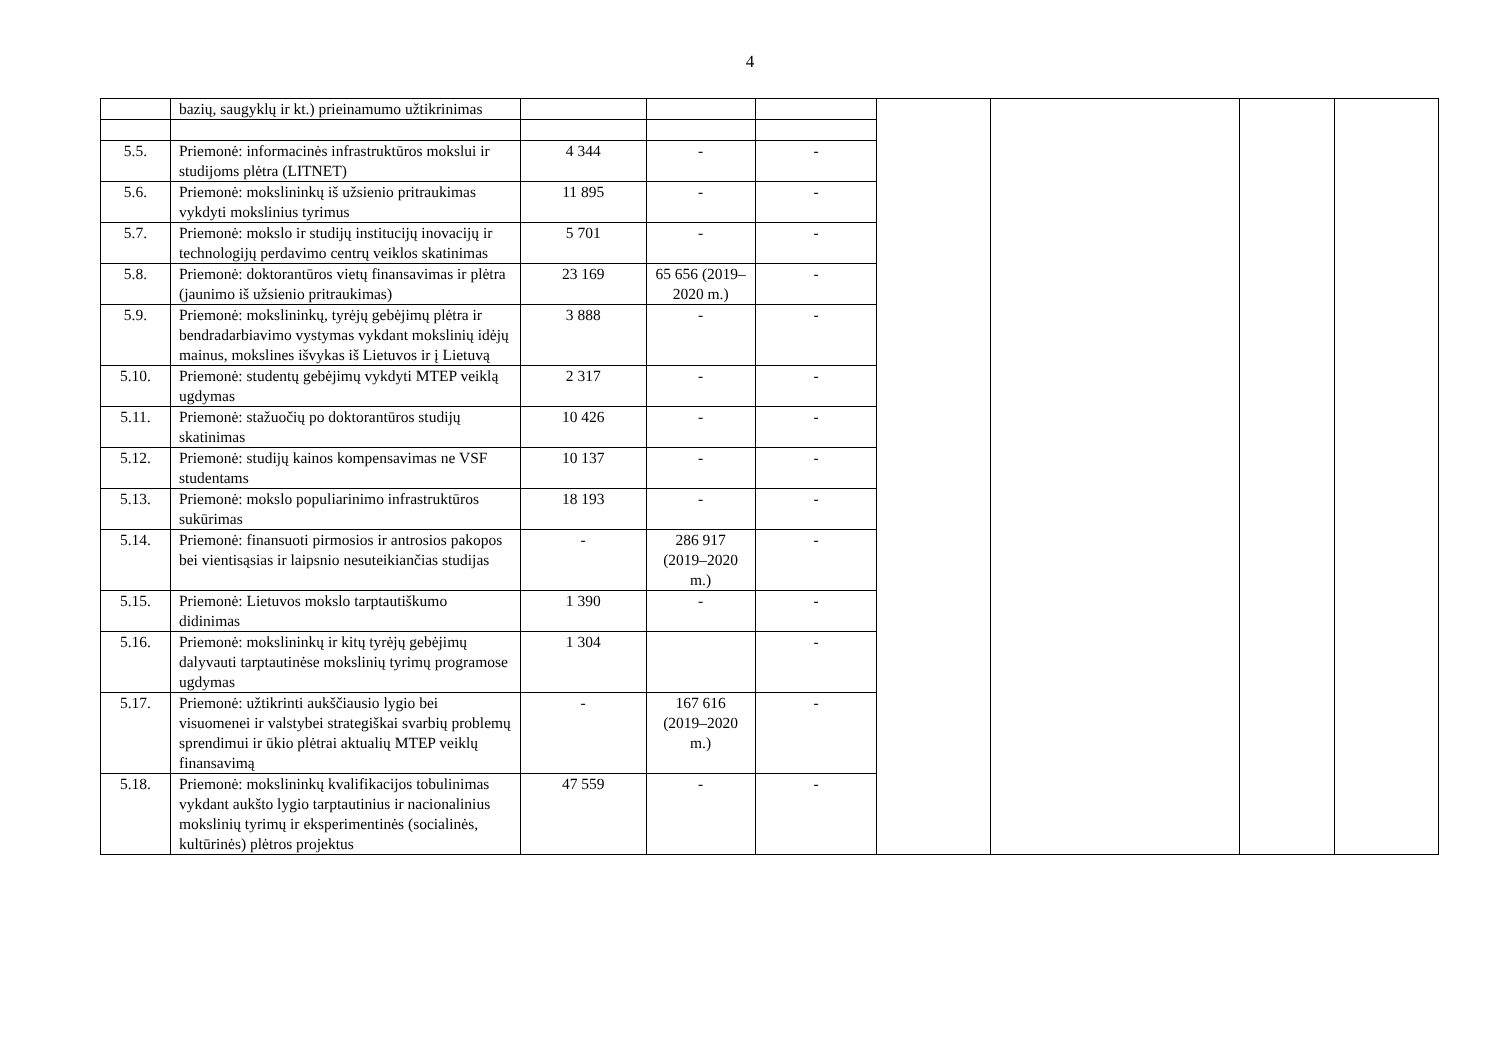4
| | bazių, saugyklų ir kt.) prieinamumo užtikrinimas | | | | | | | |
| 5.5. | Priemonė: informacinės infrastruktūros mokslui ir studijoms plėtra (LITNET) | 4 344 | - | - | | | | |
| 5.6. | Priemonė: mokslininkų iš užsienio pritraukimas vykdyti mokslinius tyrimus | 11 895 | - | - | | | | |
| 5.7. | Priemonė: mokslo ir studijų institucijų inovacijų ir technologijų perdavimo centrų veiklos skatinimas | 5 701 | - | - | | | | |
| 5.8. | Priemonė: doktorantūros vietų finansavimas ir plėtra (jaunimo iš užsienio pritraukimas) | 23 169 | 65 656 (2019–2020 m.) | - | | | | |
| 5.9. | Priemonė: mokslininkų, tyrėjų gebėjimų plėtra ir bendradarbiavimo vystymas vykdant mokslinių idėjų mainus, mokslines išvykas iš Lietuvos ir į Lietuvą | 3 888 | - | - | | | | |
| 5.10. | Priemonė: studentų gebėjimų vykdyti MTEP veiklą ugdymas | 2 317 | - | - | | | | |
| 5.11. | Priemonė: stažuočių po doktorantūros studijų skatinimas | 10 426 | - | - | | | | |
| 5.12. | Priemonė: studijų kainos kompensavimas ne VSF studentams | 10 137 | - | - | | | | |
| 5.13. | Priemonė: mokslo populiarinimo infrastruktūros sukūrimas | 18 193 | - | - | | | | |
| 5.14. | Priemonė: finansuoti pirmosios ir antrosios pakopos bei vientisąsias ir laipsnio nesuteikiančias studijas | - | 286 917 (2019–2020 m.) | - | | | | |
| 5.15. | Priemonė: Lietuvos mokslo tarptautiškumo didinimas | 1 390 | - | - | | | | |
| 5.16. | Priemonė: mokslininkų ir kitų tyrėjų gebėjimų dalyvauti tarptautinėse mokslinių tyrimų programose ugdymas | 1 304 | | - | | | | |
| 5.17. | Priemonė: užtikrinti aukščiausio lygio bei visuomenei ir valstybei strategiškai svarbių problemų sprendimui ir ūkio plėtrai aktualių MTEP veiklų finansavimą | - | 167 616 (2019–2020 m.) | - | | | | |
| 5.18. | Priemonė: mokslininkų kvalifikacijos tobulinimas vykdant aukšto lygio tarptautinius ir nacionalinius mokslinių tyrimų ir eksperimentinės (socialinės, kultūrinės) plėtros projektus | 47 559 | - | - | | | | |